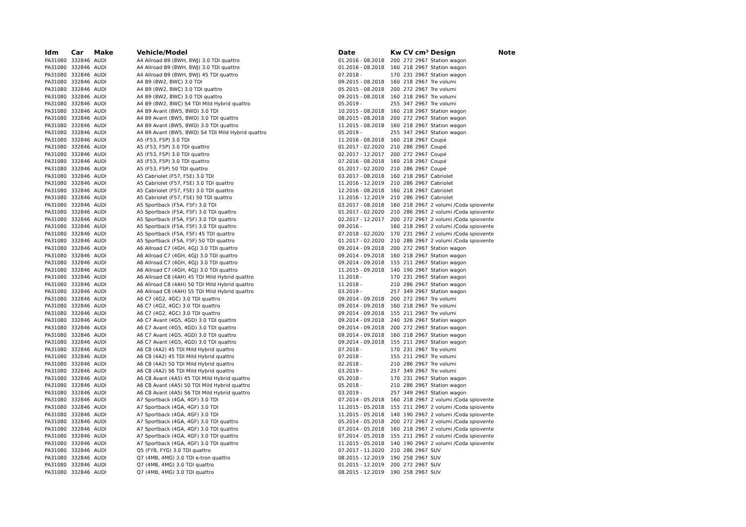| Idm | Car | Make | Vehicle/Model | Date | Kw | CV | cm³ | Design | Note |
| --- | --- | --- | --- | --- | --- | --- | --- | --- | --- |
| PA31080 | 332846 | AUDI | A4 Allroad B9 (8WH, 8WJ) 3.0 TDI quattro | 01.2016 - 08.2018 | 200 | 272 | 2967 | Station wagon | |
| PA31080 | 332846 | AUDI | A4 Allroad B9 (8WH, 8WJ) 3.0 TDI quattro | 01.2016 - 08.2018 | 160 | 218 | 2967 | Station wagon | |
| PA31080 | 332846 | AUDI | A4 Allroad B9 (8WH, 8WJ) 45 TDI quattro | 07.2018 - | 170 | 231 | 2967 | Station wagon | |
| PA31080 | 332846 | AUDI | A4 B9 (8W2, 8WC) 3.0 TDI | 09.2015 - 08.2018 | 160 | 218 | 2967 | Tre volumi | |
| PA31080 | 332846 | AUDI | A4 B9 (8W2, 8WC) 3.0 TDI quattro | 05.2015 - 08.2018 | 200 | 272 | 2967 | Tre volumi | |
| PA31080 | 332846 | AUDI | A4 B9 (8W2, 8WC) 3.0 TDI quattro | 09.2015 - 08.2018 | 160 | 218 | 2967 | Tre volumi | |
| PA31080 | 332846 | AUDI | A4 B9 (8W2, 8WC) S4 TDI Mild Hybrid quattro | 05.2019 - | 255 | 347 | 2967 | Tre volumi | |
| PA31080 | 332846 | AUDI | A4 B9 Avant (8W5, 8WD) 3.0 TDI | 10.2015 - 08.2018 | 160 | 218 | 2967 | Station wagon | |
| PA31080 | 332846 | AUDI | A4 B9 Avant (8W5, 8WD) 3.0 TDI quattro | 08.2015 - 08.2018 | 200 | 272 | 2967 | Station wagon | |
| PA31080 | 332846 | AUDI | A4 B9 Avant (8W5, 8WD) 3.0 TDI quattro | 11.2015 - 08.2018 | 160 | 218 | 2967 | Station wagon | |
| PA31080 | 332846 | AUDI | A4 B9 Avant (8W5, 8WD) S4 TDI Mild Hybrid quattro | 05.2019 - | 255 | 347 | 2967 | Station wagon | |
| PA31080 | 332846 | AUDI | A5 (F53, F5P) 3.0 TDI | 11.2016 - 08.2018 | 160 | 218 | 2967 | Coupé | |
| PA31080 | 332846 | AUDI | A5 (F53, F5P) 3.0 TDI quattro | 01.2017 - 02.2020 | 210 | 286 | 2967 | Coupé | |
| PA31080 | 332846 | AUDI | A5 (F53, F5P) 3.0 TDI quattro | 02.2017 - 12.2017 | 200 | 272 | 2967 | Coupé | |
| PA31080 | 332846 | AUDI | A5 (F53, F5P) 3.0 TDI quattro | 07.2016 - 08.2018 | 160 | 218 | 2967 | Coupé | |
| PA31080 | 332846 | AUDI | A5 (F53, F5P) 50 TDI quattro | 01.2017 - 02.2020 | 210 | 286 | 2967 | Coupé | |
| PA31080 | 332846 | AUDI | A5 Cabriolet (F57, F5E) 3.0 TDI | 03.2017 - 08.2018 | 160 | 218 | 2967 | Cabriolet | |
| PA31080 | 332846 | AUDI | A5 Cabriolet (F57, F5E) 3.0 TDI quattro | 11.2016 - 12.2019 | 210 | 286 | 2967 | Cabriolet | |
| PA31080 | 332846 | AUDI | A5 Cabriolet (F57, F5E) 3.0 TDI quattro | 12.2016 - 08.2018 | 160 | 218 | 2967 | Cabriolet | |
| PA31080 | 332846 | AUDI | A5 Cabriolet (F57, F5E) 50 TDI quattro | 11.2016 - 12.2019 | 210 | 286 | 2967 | Cabriolet | |
| PA31080 | 332846 | AUDI | A5 Sportback (F5A, F5F) 3.0 TDI | 03.2017 - 08.2018 | 160 | 218 | 2967 | 2 volumi /Coda spiovente | |
| PA31080 | 332846 | AUDI | A5 Sportback (F5A, F5F) 3.0 TDI quattro | 01.2017 - 02.2020 | 210 | 286 | 2967 | 2 volumi /Coda spiovente | |
| PA31080 | 332846 | AUDI | A5 Sportback (F5A, F5F) 3.0 TDI quattro | 02.2017 - 12.2017 | 200 | 272 | 2967 | 2 volumi /Coda spiovente | |
| PA31080 | 332846 | AUDI | A5 Sportback (F5A, F5F) 3.0 TDI quattro | 09.2016 - | 160 | 218 | 2967 | 2 volumi /Coda spiovente | |
| PA31080 | 332846 | AUDI | A5 Sportback (F5A, F5F) 45 TDI quattro | 07.2018 - 02.2020 | 170 | 231 | 2967 | 2 volumi /Coda spiovente | |
| PA31080 | 332846 | AUDI | A5 Sportback (F5A, F5F) 50 TDI quattro | 01.2017 - 02.2020 | 210 | 286 | 2967 | 2 volumi /Coda spiovente | |
| PA31080 | 332846 | AUDI | A6 Allroad C7 (4GH, 4GJ) 3.0 TDI quattro | 09.2014 - 09.2018 | 200 | 272 | 2967 | Station wagon | |
| PA31080 | 332846 | AUDI | A6 Allroad C7 (4GH, 4GJ) 3.0 TDI quattro | 09.2014 - 09.2018 | 160 | 218 | 2967 | Station wagon | |
| PA31080 | 332846 | AUDI | A6 Allroad C7 (4GH, 4GJ) 3.0 TDI quattro | 09.2014 - 09.2018 | 155 | 211 | 2967 | Station wagon | |
| PA31080 | 332846 | AUDI | A6 Allroad C7 (4GH, 4GJ) 3.0 TDI quattro | 11.2015 - 09.2018 | 140 | 190 | 2967 | Station wagon | |
| PA31080 | 332846 | AUDI | A6 Allroad C8 (4AH) 45 TDI Mild Hybrid quattro | 11.2018 - | 170 | 231 | 2967 | Station wagon | |
| PA31080 | 332846 | AUDI | A6 Allroad C8 (4AH) 50 TDI Mild Hybrid quattro | 11.2018 - | 210 | 286 | 2967 | Station wagon | |
| PA31080 | 332846 | AUDI | A6 Allroad C8 (4AH) 55 TDI Mild Hybrid quattro | 03.2019 - | 257 | 349 | 2967 | Station wagon | |
| PA31080 | 332846 | AUDI | A6 C7 (4G2, 4GC) 3.0 TDI quattro | 09.2014 - 09.2018 | 200 | 272 | 2967 | Tre volumi | |
| PA31080 | 332846 | AUDI | A6 C7 (4G2, 4GC) 3.0 TDI quattro | 09.2014 - 09.2018 | 160 | 218 | 2967 | Tre volumi | |
| PA31080 | 332846 | AUDI | A6 C7 (4G2, 4GC) 3.0 TDI quattro | 09.2014 - 09.2018 | 155 | 211 | 2967 | Tre volumi | |
| PA31080 | 332846 | AUDI | A6 C7 Avant (4G5, 4GD) 3.0 TDI quattro | 09.2014 - 09.2018 | 240 | 326 | 2967 | Station wagon | |
| PA31080 | 332846 | AUDI | A6 C7 Avant (4G5, 4GD) 3.0 TDI quattro | 09.2014 - 09.2018 | 200 | 272 | 2967 | Station wagon | |
| PA31080 | 332846 | AUDI | A6 C7 Avant (4G5, 4GD) 3.0 TDI quattro | 09.2014 - 09.2018 | 160 | 218 | 2967 | Station wagon | |
| PA31080 | 332846 | AUDI | A6 C7 Avant (4G5, 4GD) 3.0 TDI quattro | 09.2014 - 09.2018 | 155 | 211 | 2967 | Station wagon | |
| PA31080 | 332846 | AUDI | A6 C8 (4A2) 45 TDI Mild Hybrid quattro | 07.2018 - | 170 | 231 | 2967 | Tre volumi | |
| PA31080 | 332846 | AUDI | A6 C8 (4A2) 45 TDI Mild Hybrid quattro | 07.2018 - | 155 | 211 | 2967 | Tre volumi | |
| PA31080 | 332846 | AUDI | A6 C8 (4A2) 50 TDI Mild Hybrid quattro | 02.2018 - | 210 | 286 | 2967 | Tre volumi | |
| PA31080 | 332846 | AUDI | A6 C8 (4A2) S6 TDI Mild Hybrid quattro | 03.2019 - | 257 | 349 | 2967 | Tre volumi | |
| PA31080 | 332846 | AUDI | A6 C8 Avant (4A5) 45 TDI Mild Hybrid quattro | 05.2018 - | 170 | 231 | 2967 | Station wagon | |
| PA31080 | 332846 | AUDI | A6 C8 Avant (4A5) 50 TDI Mild Hybrid quattro | 05.2018 - | 210 | 286 | 2967 | Station wagon | |
| PA31080 | 332846 | AUDI | A6 C8 Avant (4A5) S6 TDI Mild Hybrid quattro | 03.2019 - | 257 | 349 | 2967 | Station wagon | |
| PA31080 | 332846 | AUDI | A7 Sportback (4GA, 4GF) 3.0 TDI | 07.2014 - 05.2018 | 160 | 218 | 2967 | 2 volumi /Coda spiovente | |
| PA31080 | 332846 | AUDI | A7 Sportback (4GA, 4GF) 3.0 TDI | 11.2015 - 05.2018 | 155 | 211 | 2967 | 2 volumi /Coda spiovente | |
| PA31080 | 332846 | AUDI | A7 Sportback (4GA, 4GF) 3.0 TDI | 11.2015 - 05.2018 | 140 | 190 | 2967 | 2 volumi /Coda spiovente | |
| PA31080 | 332846 | AUDI | A7 Sportback (4GA, 4GF) 3.0 TDI quattro | 05.2014 - 05.2018 | 200 | 272 | 2967 | 2 volumi /Coda spiovente | |
| PA31080 | 332846 | AUDI | A7 Sportback (4GA, 4GF) 3.0 TDI quattro | 07.2014 - 05.2018 | 160 | 218 | 2967 | 2 volumi /Coda spiovente | |
| PA31080 | 332846 | AUDI | A7 Sportback (4GA, 4GF) 3.0 TDI quattro | 07.2014 - 05.2018 | 155 | 211 | 2967 | 2 volumi /Coda spiovente | |
| PA31080 | 332846 | AUDI | A7 Sportback (4GA, 4GF) 3.0 TDI quattro | 11.2015 - 05.2018 | 140 | 190 | 2967 | 2 volumi /Coda spiovente | |
| PA31080 | 332846 | AUDI | Q5 (FYB, FYG) 3.0 TDI quattro | 07.2017 - 11.2020 | 210 | 286 | 2967 | SUV | |
| PA31080 | 332846 | AUDI | Q7 (4MB, 4MG) 3.0 TDI e-tron quattro | 08.2015 - 12.2019 | 190 | 258 | 2967 | SUV | |
| PA31080 | 332846 | AUDI | Q7 (4MB, 4MG) 3.0 TDI quattro | 01.2015 - 12.2019 | 200 | 272 | 2967 | SUV | |
| PA31080 | 332846 | AUDI | Q7 (4MB, 4MG) 3.0 TDI quattro | 08.2015 - 12.2019 | 190 | 258 | 2967 | SUV | |